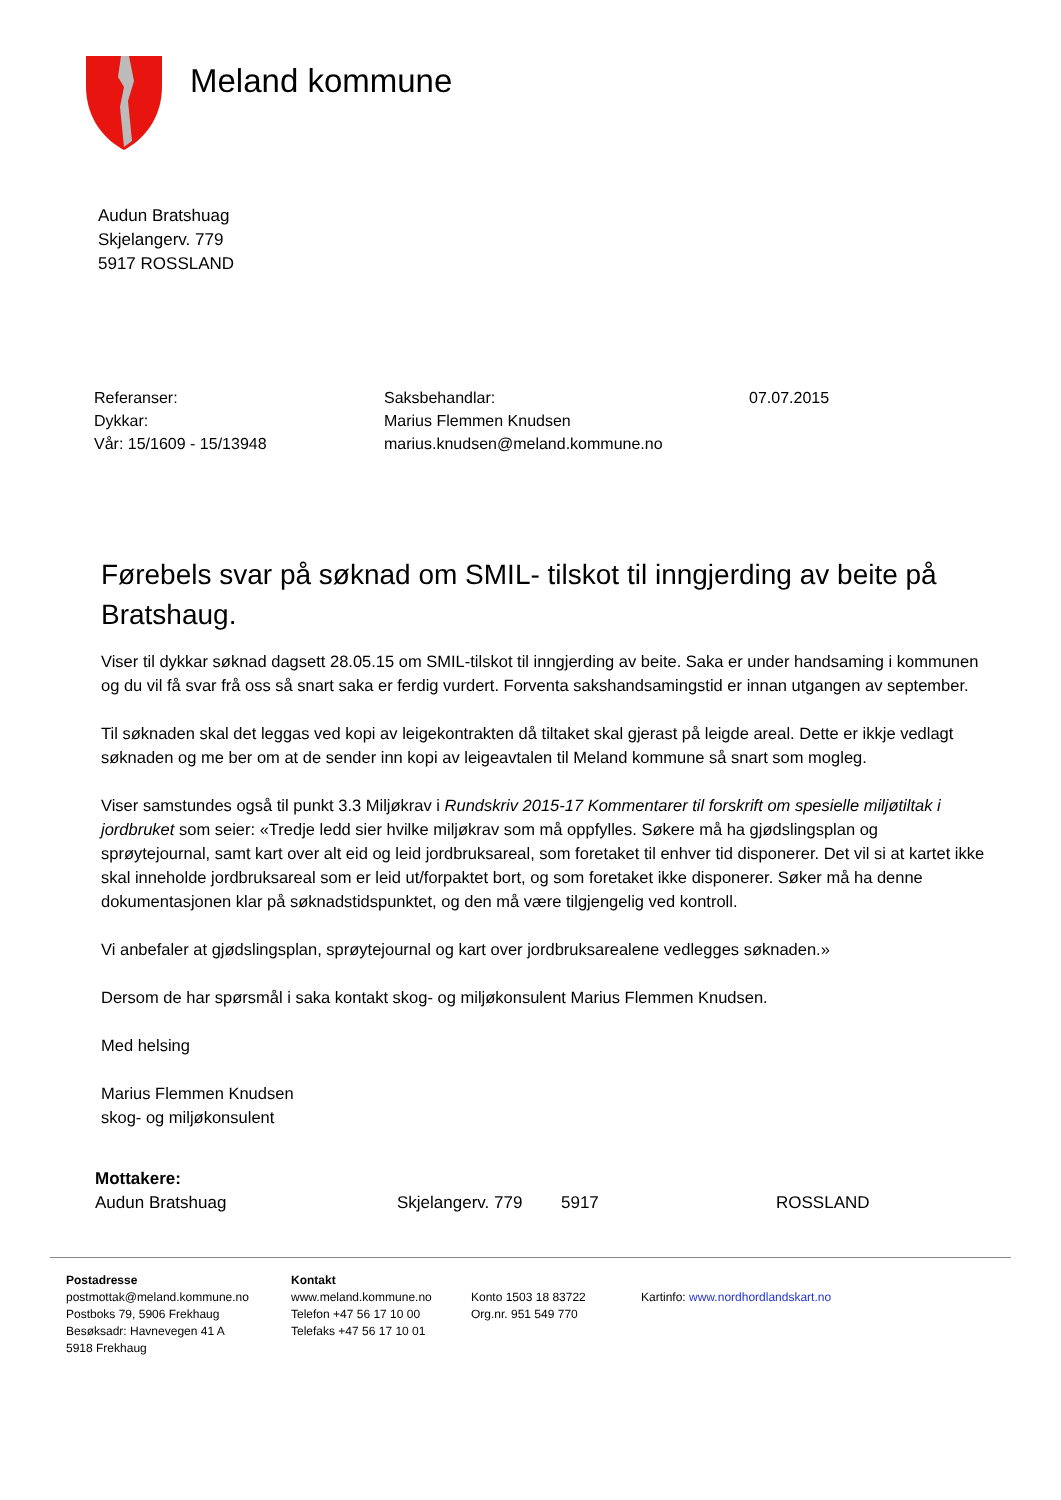Meland kommune
Audun Bratshuag
Skjelangerv. 779
5917 ROSSLAND
| Referanser: | Saksbehandlar: | 07.07.2015 |
| Dykkar: | Marius Flemmen Knudsen | |
| Vår: 15/1609 - 15/13948 | marius.knudsen@meland.kommune.no | |
Førebels svar på søknad om SMIL- tilskot til inngjerding av beite på Bratshaug.
Viser til dykkar søknad dagsett 28.05.15 om SMIL-tilskot til inngjerding av beite. Saka er under handsaming i kommunen og du vil få svar frå oss så snart saka er ferdig vurdert. Forventa sakshandsamingstid er innan utgangen av september.
Til søknaden skal det leggas ved kopi av leigekontrakten då tiltaket skal gjerast på leigde areal. Dette er ikkje vedlagt søknaden og me ber om at de sender inn kopi av leigeavtalen til Meland kommune så snart som mogleg.
Viser samstundes også til punkt 3.3 Miljøkrav i Rundskriv 2015-17 Kommentarer til forskrift om spesielle miljøtiltak i jordbruket som seier: «Tredje ledd sier hvilke miljøkrav som må oppfylles. Søkere må ha gjødslingsplan og sprøytejournal, samt kart over alt eid og leid jordbruksareal, som foretaket til enhver tid disponerer. Det vil si at kartet ikke skal inneholde jordbruksareal som er leid ut/forpaktet bort, og som foretaket ikke disponerer. Søker må ha denne dokumentasjonen klar på søknadstidspunktet, og den må være tilgjengelig ved kontroll.
Vi anbefaler at gjødslingsplan, sprøytejournal og kart over jordbruksarealene vedlegges søknaden.»
Dersom de har spørsmål i saka kontakt skog- og miljøkonsulent Marius Flemmen Knudsen.
Med helsing
Marius Flemmen Knudsen
skog- og miljøkonsulent
Mottakere:
| Audun Bratshuag | Skjelangerv. 779 | 5917 | ROSSLAND |
| Postadresse postmottak@meland.kommune.no Postboks 79, 5906 Frekhaug Besøksadr: Havnevegen 41 A 5918 Frekhaug | Kontakt www.meland.kommune.no Telefon +47 56 17 10 00 Telefaks +47 56 17 10 01 | Konto 1503 18 83722 Org.nr. 951 549 770 | Kartinfo: www.nordhordlandskart.no |